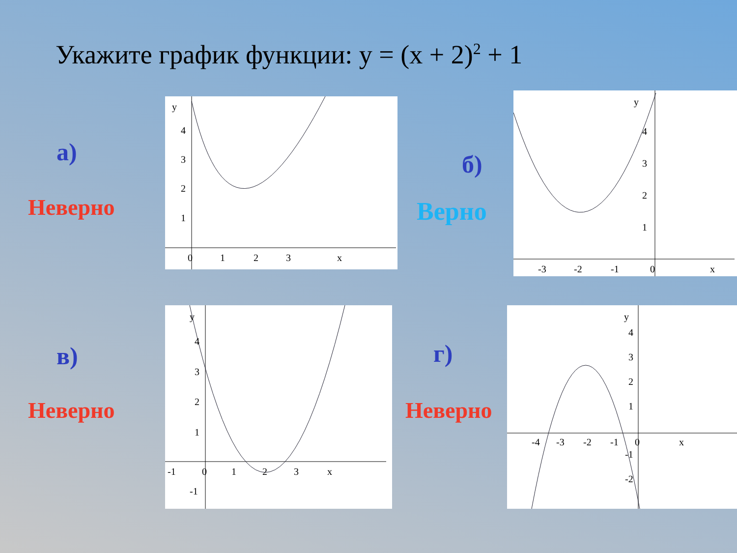Укажите график функции: y = (x + 2)<sup>2</sup> + 1
а)
Неверно
y
4
3
2
1
0
1
2
3
x
б)
Верно
y
4
3
2
1
-3
-2
-1
0
x
в)
Неверно
y
4
3
2
1
-1
-1
0
1
2
3
x
г)
Неверно
y
4
3
2
1
-1
-2
-4
-3
-2
-1
0
x